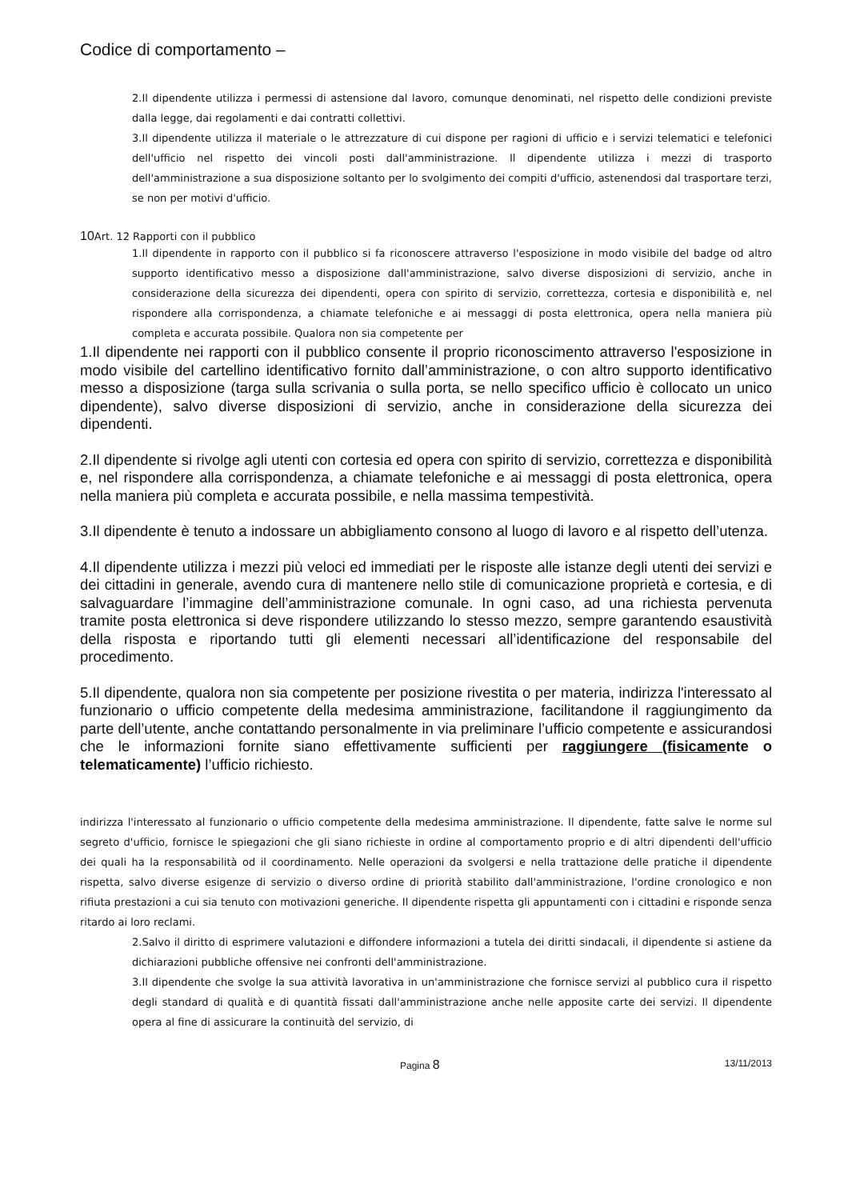Codice di comportamento –
2.Il dipendente utilizza i permessi di astensione dal lavoro, comunque denominati, nel rispetto delle condizioni previste dalla legge, dai regolamenti e dai contratti collettivi.
3.Il dipendente utilizza il materiale o le attrezzature di cui dispone per ragioni di ufficio e i servizi telematici e telefonici dell'ufficio nel rispetto dei vincoli posti dall'amministrazione. Il dipendente utilizza i mezzi di trasporto dell'amministrazione a sua disposizione soltanto per lo svolgimento dei compiti d'ufficio, astenendosi dal trasportare terzi, se non per motivi d'ufficio.
10 Art. 12 Rapporti con il pubblico
1.Il dipendente in rapporto con il pubblico si fa riconoscere attraverso l'esposizione in modo visibile del badge od altro supporto identificativo messo a disposizione dall'amministrazione, salvo diverse disposizioni di servizio, anche in considerazione della sicurezza dei dipendenti, opera con spirito di servizio, correttezza, cortesia e disponibilità e, nel rispondere alla corrispondenza, a chiamate telefoniche e ai messaggi di posta elettronica, opera nella maniera più completa e accurata possibile. Qualora non sia competente per
1.Il dipendente nei rapporti con il pubblico consente il proprio riconoscimento attraverso l'esposizione in modo visibile del cartellino identificativo fornito dall’amministrazione, o con altro supporto identificativo messo a disposizione (targa sulla scrivania o sulla porta, se nello specifico ufficio è collocato un unico dipendente), salvo diverse disposizioni di servizio, anche in considerazione della sicurezza dei dipendenti.
2.Il dipendente si rivolge agli utenti con cortesia ed opera con spirito di servizio, correttezza e disponibilità e, nel rispondere alla corrispondenza, a chiamate telefoniche e ai messaggi di posta elettronica, opera nella maniera più completa e accurata possibile, e nella massima tempestività.
3.Il dipendente è tenuto a indossare un abbigliamento consono al luogo di lavoro e al rispetto dell’utenza.
4.Il dipendente utilizza i mezzi più veloci ed immediati per le risposte alle istanze degli utenti dei servizi e dei cittadini in generale, avendo cura di mantenere nello stile di comunicazione proprietà e cortesia, e di salvaguardare l’immagine dell’amministrazione comunale. In ogni caso, ad una richiesta pervenuta tramite posta elettronica si deve rispondere utilizzando lo stesso mezzo, sempre garantendo esaustività della risposta e riportando tutti gli elementi necessari all’identificazione del responsabile del procedimento.
5.Il dipendente, qualora non sia competente per posizione rivestita o per materia, indirizza l'interessato al funzionario o ufficio competente della medesima amministrazione, facilitandone il raggiungimento da parte dell’utente, anche contattando personalmente in via preliminare l’ufficio competente e assicurandosi che le informazioni fornite siano effettivamente sufficienti per raggiungere (fisicamente o telematicamente) l’ufficio richiesto.
indirizza l'interessato al funzionario o ufficio competente della medesima amministrazione. Il dipendente, fatte salve le norme sul segreto d'ufficio, fornisce le spiegazioni che gli siano richieste in ordine al comportamento proprio e di altri dipendenti dell'ufficio dei quali ha la responsabilità od il coordinamento. Nelle operazioni da svolgersi e nella trattazione delle pratiche il dipendente rispetta, salvo diverse esigenze di servizio o diverso ordine di priorità stabilito dall'amministrazione, l'ordine cronologico e non rifiuta prestazioni a cui sia tenuto con motivazioni generiche. Il dipendente rispetta gli appuntamenti con i cittadini e risponde senza ritardo ai loro reclami.
2.Salvo il diritto di esprimere valutazioni e diffondere informazioni a tutela dei diritti sindacali, il dipendente si astiene da dichiarazioni pubbliche offensive nei confronti dell'amministrazione.
3.Il dipendente che svolge la sua attività lavorativa in un'amministrazione che fornisce servizi al pubblico cura il rispetto degli standard di qualità e di quantità fissati dall'amministrazione anche nelle apposite carte dei servizi. Il dipendente opera al fine di assicurare la continuità del servizio, di
Pagina 8 13/11/2013